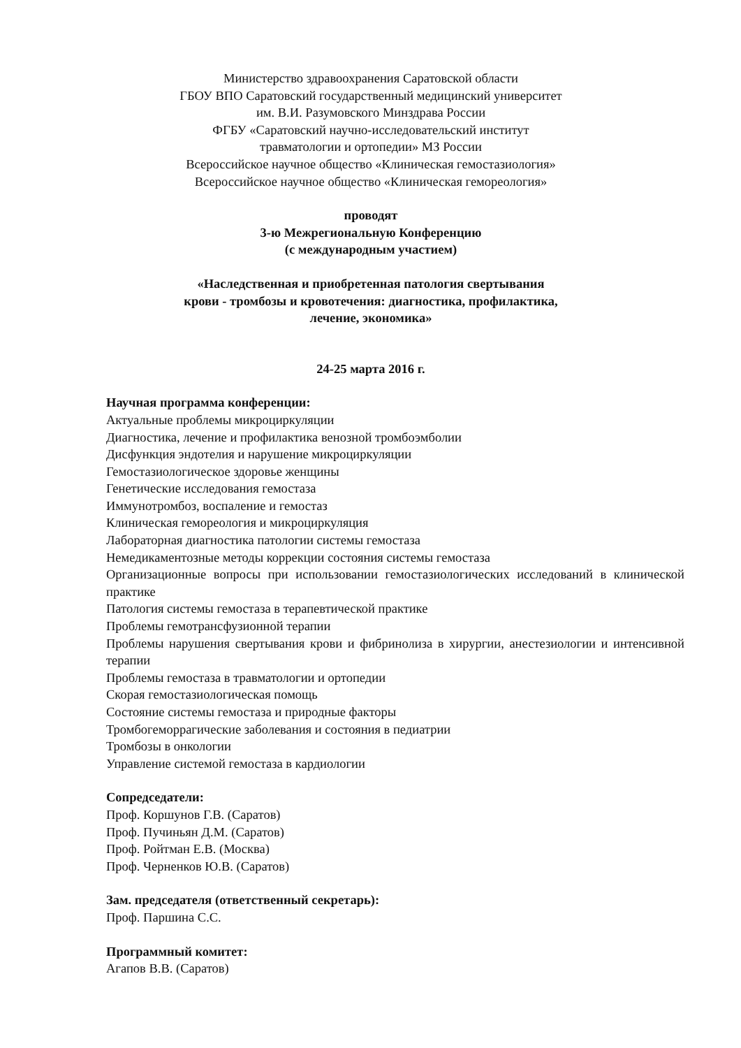Министерство здравоохранения Саратовской области
ГБОУ ВПО Саратовский государственный медицинский университет
им. В.И. Разумовского Минздрава России
ФГБУ «Саратовский научно-исследовательский институт
травматологии и ортопедии» МЗ России
Всероссийское научное общество «Клиническая гемостазиология»
Всероссийское научное общество «Клиническая гемореология»
проводят
3-ю Межрегиональную Конференцию
(с международным участием)
«Наследственная и приобретенная патология свертывания
крови - тромбозы и кровотечения: диагностика, профилактика,
лечение, экономика»
24-25 марта 2016 г.
Научная программа конференции:
Актуальные проблемы микроциркуляции
Диагностика, лечение и профилактика венозной тромбоэмболии
Дисфункция эндотелия и нарушение микроциркуляции
Гемостазиологическое здоровье женщины
Генетические исследования гемостаза
Иммунотромбоз, воспаление и гемостаз
Клиническая гемореология и микроциркуляция
Лабораторная диагностика патологии системы гемостаза
Немедикаментозные методы коррекции состояния системы гемостаза
Организационные вопросы при использовании гемостазиологических исследований в клинической практике
Патология системы гемостаза в терапевтической практике
Проблемы гемотрансфузионной терапии
Проблемы нарушения свертывания крови и фибринолиза в хирургии, анестезиологии и интенсивной терапии
Проблемы гемостаза в травматологии и ортопедии
Скорая гемостазиологическая помощь
Состояние системы гемостаза и природные факторы
Тромбогеморрагические заболевания и состояния в педиатрии
Тромбозы в онкологии
Управление системой гемостаза в кардиологии
Сопредседатели:
Проф. Коршунов Г.В. (Саратов)
Проф. Пучиньян Д.М. (Саратов)
Проф. Ройтман Е.В. (Москва)
Проф. Черненков Ю.В. (Саратов)
Зам. председателя (ответственный секретарь):
Проф. Паршина С.С.
Программный комитет:
Агапов В.В. (Саратов)